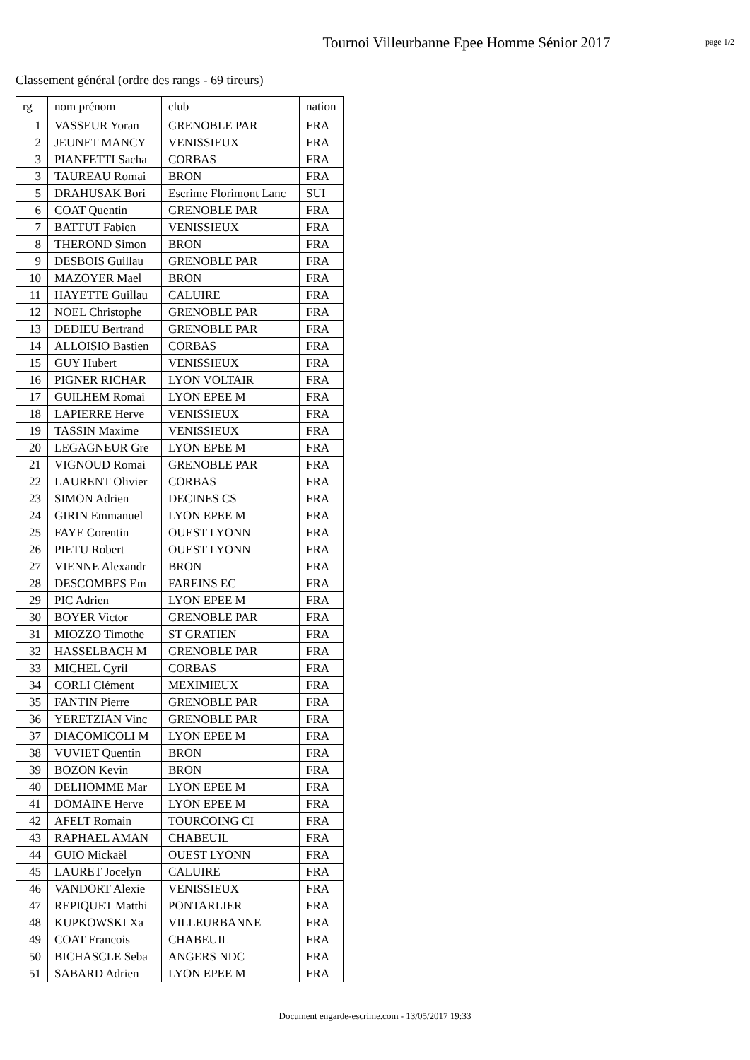Tournoi Villeurbanne Epee Homme Sénior 2017
page 1/2
Classement général (ordre des rangs - 69 tireurs)
| rg | nom prénom | club | nation |
| --- | --- | --- | --- |
| 1 | VASSEUR Yoran | GRENOBLE PAR | FRA |
| 2 | JEUNET MANCY | VENISSIEUX | FRA |
| 3 | PIANFETTI Sacha | CORBAS | FRA |
| 3 | TAUREAU Romai | BRON | FRA |
| 5 | DRAHUSAK Bori | Escrime Florimont Lanc | SUI |
| 6 | COAT Quentin | GRENOBLE PAR | FRA |
| 7 | BATTUT Fabien | VENISSIEUX | FRA |
| 8 | THEROND Simon | BRON | FRA |
| 9 | DESBOIS Guillau | GRENOBLE PAR | FRA |
| 10 | MAZOYER Mael | BRON | FRA |
| 11 | HAYETTE Guillau | CALUIRE | FRA |
| 12 | NOEL Christophe | GRENOBLE PAR | FRA |
| 13 | DEDIEU Bertrand | GRENOBLE PAR | FRA |
| 14 | ALLOISIO Bastien | CORBAS | FRA |
| 15 | GUY Hubert | VENISSIEUX | FRA |
| 16 | PIGNER RICHAR | LYON VOLTAIR | FRA |
| 17 | GUILHEM Romai | LYON EPEE M | FRA |
| 18 | LAPIERRE Herve | VENISSIEUX | FRA |
| 19 | TASSIN Maxime | VENISSIEUX | FRA |
| 20 | LEGAGNEUR Gre | LYON EPEE M | FRA |
| 21 | VIGNOUD Romai | GRENOBLE PAR | FRA |
| 22 | LAURENT Olivier | CORBAS | FRA |
| 23 | SIMON Adrien | DECINES CS | FRA |
| 24 | GIRIN Emmanuel | LYON EPEE M | FRA |
| 25 | FAYE Corentin | OUEST LYONN | FRA |
| 26 | PIETU Robert | OUEST LYONN | FRA |
| 27 | VIENNE Alexandr | BRON | FRA |
| 28 | DESCOMBES Em | FAREINS EC | FRA |
| 29 | PIC Adrien | LYON EPEE M | FRA |
| 30 | BOYER Victor | GRENOBLE PAR | FRA |
| 31 | MIOZZO Timothe | ST GRATIEN | FRA |
| 32 | HASSELBACH M | GRENOBLE PAR | FRA |
| 33 | MICHEL Cyril | CORBAS | FRA |
| 34 | CORLI Clément | MEXIMIEUX | FRA |
| 35 | FANTIN Pierre | GRENOBLE PAR | FRA |
| 36 | YERETZIAN Vinc | GRENOBLE PAR | FRA |
| 37 | DIACOMICOLI M | LYON EPEE M | FRA |
| 38 | VUVIET Quentin | BRON | FRA |
| 39 | BOZON Kevin | BRON | FRA |
| 40 | DELHOMME Mar | LYON EPEE M | FRA |
| 41 | DOMAINE Herve | LYON EPEE M | FRA |
| 42 | AFELT Romain | TOURCOING CI | FRA |
| 43 | RAPHAEL AMAN | CHABEUIL | FRA |
| 44 | GUIO Mickaël | OUEST LYONN | FRA |
| 45 | LAURET Jocelyn | CALUIRE | FRA |
| 46 | VANDORT Alexie | VENISSIEUX | FRA |
| 47 | REPIQUET Matthi | PONTARLIER | FRA |
| 48 | KUPKOWSKI Xa | VILLEURBANNE | FRA |
| 49 | COAT Francois | CHABEUIL | FRA |
| 50 | BICHASCLE Seba | ANGERS NDC | FRA |
| 51 | SABARD Adrien | LYON EPEE M | FRA |
Document engarde-escrime.com - 13/05/2017 19:33